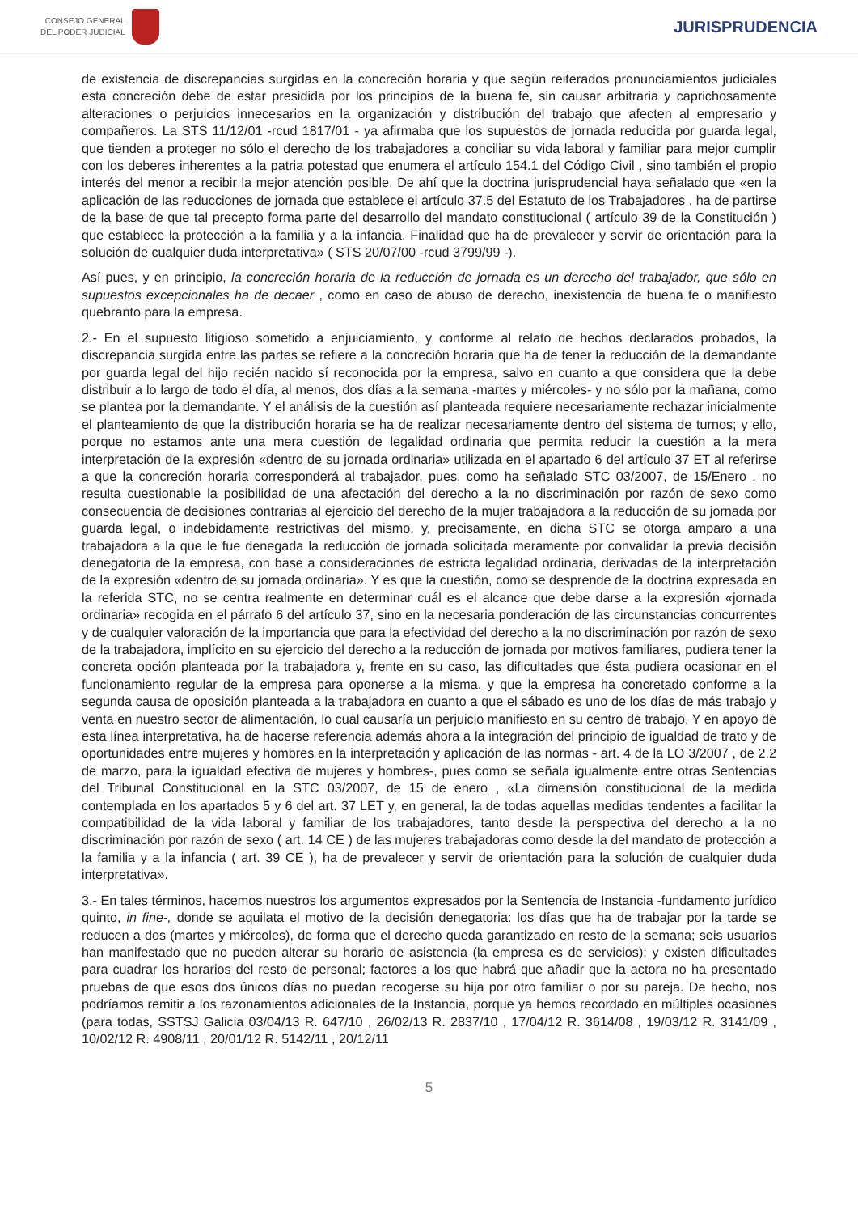CONSEJO GENERAL
DEL PODER JUDICIAL
JURISPRUDENCIA
de existencia de discrepancias surgidas en la concreción horaria y que según reiterados pronunciamientos judiciales esta concreción debe de estar presidida por los principios de la buena fe, sin causar arbitraria y caprichosamente alteraciones o perjuicios innecesarios en la organización y distribución del trabajo que afecten al empresario y compañeros. La STS 11/12/01 -rcud 1817/01 - ya afirmaba que los supuestos de jornada reducida por guarda legal, que tienden a proteger no sólo el derecho de los trabajadores a conciliar su vida laboral y familiar para mejor cumplir con los deberes inherentes a la patria potestad que enumera el artículo 154.1 del Código Civil , sino también el propio interés del menor a recibir la mejor atención posible. De ahí que la doctrina jurisprudencial haya señalado que «en la aplicación de las reducciones de jornada que establece el artículo 37.5 del Estatuto de los Trabajadores , ha de partirse de la base de que tal precepto forma parte del desarrollo del mandato constitucional ( artículo 39 de la Constitución ) que establece la protección a la familia y a la infancia. Finalidad que ha de prevalecer y servir de orientación para la solución de cualquier duda interpretativa» ( STS 20/07/00 -rcud 3799/99 -).
Así pues, y en principio, la concreción horaria de la reducción de jornada es un derecho del trabajador, que sólo en supuestos excepcionales ha de decaer , como en caso de abuso de derecho, inexistencia de buena fe o manifiesto quebranto para la empresa.
2.- En el supuesto litigioso sometido a enjuiciamiento, y conforme al relato de hechos declarados probados, la discrepancia surgida entre las partes se refiere a la concreción horaria que ha de tener la reducción de la demandante por guarda legal del hijo recién nacido sí reconocida por la empresa, salvo en cuanto a que considera que la debe distribuir a lo largo de todo el día, al menos, dos días a la semana -martes y miércoles- y no sólo por la mañana, como se plantea por la demandante. Y el análisis de la cuestión así planteada requiere necesariamente rechazar inicialmente el planteamiento de que la distribución horaria se ha de realizar necesariamente dentro del sistema de turnos; y ello, porque no estamos ante una mera cuestión de legalidad ordinaria que permita reducir la cuestión a la mera interpretación de la expresión «dentro de su jornada ordinaria» utilizada en el apartado 6 del artículo 37 ET al referirse a que la concreción horaria corresponderá al trabajador, pues, como ha señalado STC 03/2007, de 15/Enero , no resulta cuestionable la posibilidad de una afectación del derecho a la no discriminación por razón de sexo como consecuencia de decisiones contrarias al ejercicio del derecho de la mujer trabajadora a la reducción de su jornada por guarda legal, o indebidamente restrictivas del mismo, y, precisamente, en dicha STC se otorga amparo a una trabajadora a la que le fue denegada la reducción de jornada solicitada meramente por convalidar la previa decisión denegatoria de la empresa, con base a consideraciones de estricta legalidad ordinaria, derivadas de la interpretación de la expresión «dentro de su jornada ordinaria». Y es que la cuestión, como se desprende de la doctrina expresada en la referida STC, no se centra realmente en determinar cuál es el alcance que debe darse a la expresión «jornada ordinaria» recogida en el párrafo 6 del artículo 37, sino en la necesaria ponderación de las circunstancias concurrentes y de cualquier valoración de la importancia que para la efectividad del derecho a la no discriminación por razón de sexo de la trabajadora, implícito en su ejercicio del derecho a la reducción de jornada por motivos familiares, pudiera tener la concreta opción planteada por la trabajadora y, frente en su caso, las dificultades que ésta pudiera ocasionar en el funcionamiento regular de la empresa para oponerse a la misma, y que la empresa ha concretado conforme a la segunda causa de oposición planteada a la trabajadora en cuanto a que el sábado es uno de los días de más trabajo y venta en nuestro sector de alimentación, lo cual causaría un perjuicio manifiesto en su centro de trabajo. Y en apoyo de esta línea interpretativa, ha de hacerse referencia además ahora a la integración del principio de igualdad de trato y de oportunidades entre mujeres y hombres en la interpretación y aplicación de las normas - art. 4 de la LO 3/2007 , de 2.2 de marzo, para la igualdad efectiva de mujeres y hombres-, pues como se señala igualmente entre otras Sentencias del Tribunal Constitucional en la STC 03/2007, de 15 de enero , «La dimensión constitucional de la medida contemplada en los apartados 5 y 6 del art. 37 LET y, en general, la de todas aquellas medidas tendentes a facilitar la compatibilidad de la vida laboral y familiar de los trabajadores, tanto desde la perspectiva del derecho a la no discriminación por razón de sexo ( art. 14 CE ) de las mujeres trabajadoras como desde la del mandato de protección a la familia y a la infancia ( art. 39 CE ), ha de prevalecer y servir de orientación para la solución de cualquier duda interpretativa».
3.- En tales términos, hacemos nuestros los argumentos expresados por la Sentencia de Instancia -fundamento jurídico quinto, in fine-, donde se aquilata el motivo de la decisión denegatoria: los días que ha de trabajar por la tarde se reducen a dos (martes y miércoles), de forma que el derecho queda garantizado en resto de la semana; seis usuarios han manifestado que no pueden alterar su horario de asistencia (la empresa es de servicios); y existen dificultades para cuadrar los horarios del resto de personal; factores a los que habrá que añadir que la actora no ha presentado pruebas de que esos dos únicos días no puedan recogerse su hija por otro familiar o por su pareja. De hecho, nos podríamos remitir a los razonamientos adicionales de la Instancia, porque ya hemos recordado en múltiples ocasiones (para todas, SSTSJ Galicia 03/04/13 R. 647/10 , 26/02/13 R. 2837/10 , 17/04/12 R. 3614/08 , 19/03/12 R. 3141/09 , 10/02/12 R. 4908/11 , 20/01/12 R. 5142/11 , 20/12/11
5